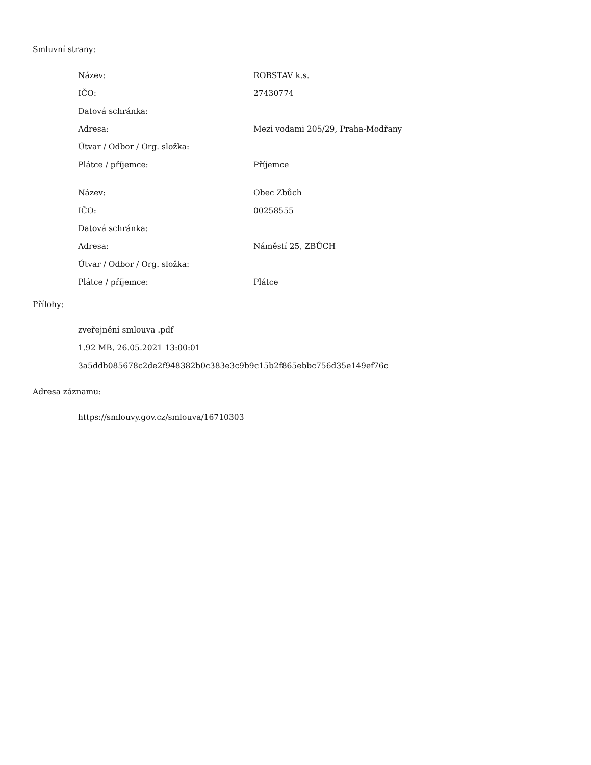Smluvní strany:
| Název: | ROBSTAV k.s. |
| IČO: | 27430774 |
| Datová schránka: | |
| Adresa: | Mezi vodami 205/29, Praha-Modřany |
| Útvar / Odbor / Org. složka: | |
| Plátce / příjemce: | Příjemce |
| Název: | Obec Zbůch |
| IČO: | 00258555 |
| Datová schránka: | |
| Adresa: | Náměstí 25, ZBŮCH |
| Útvar / Odbor / Org. složka: | |
| Plátce / příjemce: | Plátce |
Přílohy:
zveřejnění smlouva .pdf
1.92 MB, 26.05.2021 13:00:01
3a5ddb085678c2de2f948382b0c383e3c9b9c15b2f865ebbc756d35e149ef76c
Adresa záznamu:
https://smlouvy.gov.cz/smlouva/16710303